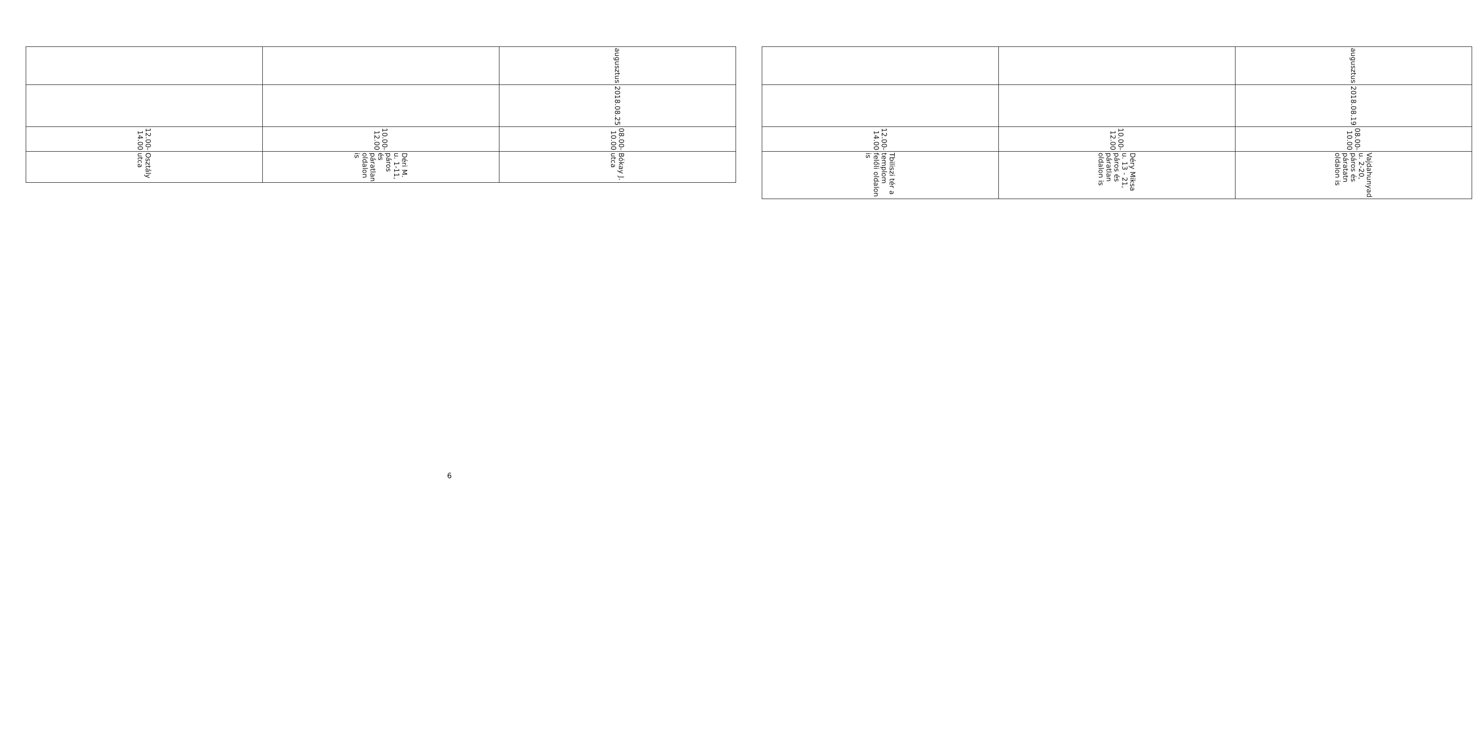| augusztus | 2018.08.19 | 08.00-10.00 | Vajdahunyad u. 2-20, páros és páratatn oldalon is |
| | | 10.00-12.00 | Déry Miksa u. 13 - 21, páros és páratlan oldalon is |
| | | 12.00-14.00 | Tbiliszi tér a templom felőli oldalon is |
| augusztus | 2018.08.25 | 08.00-10.00 | Bókay J. utca |
| | | 10.00-12.00 | Déri M. u. 1-11, páros és páratlan oldalon is |
| | | 12.00-14.00 | Osztály utca |
6